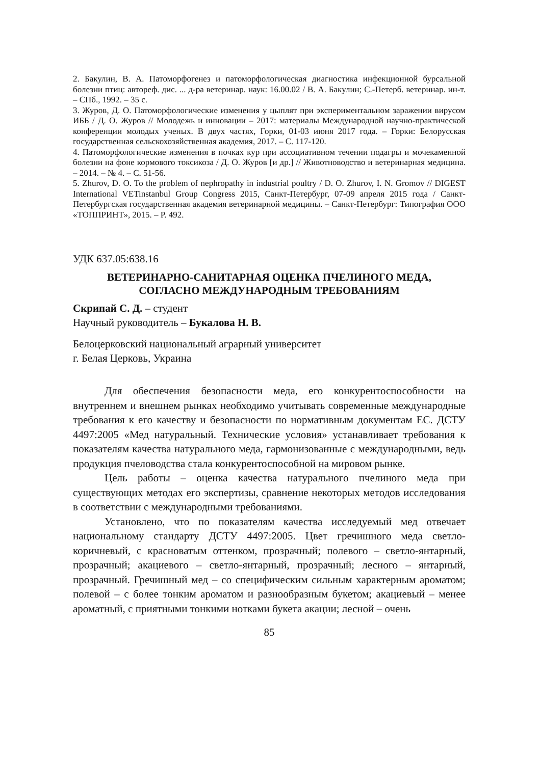2. Бакулин, В. А. Патоморфогенез и патоморфологическая диагностика инфекционной бурсальной болезни птиц: автореф. дис. ... д-ра ветеринар. наук: 16.00.02 / В. А. Бакулин; С.-Петерб. ветеринар. ин-т. – СПб., 1992. – 35 с.
3. Журов, Д. О. Патоморфологические изменения у цыплят при экспериментальном заражении вирусом ИББ / Д. О. Журов // Молодежь и инновации – 2017: материалы Международной научно-практической конференции молодых ученых. В двух частях, Горки, 01-03 июня 2017 года. – Горки: Белорусская государственная сельскохозяйственная академия, 2017. – С. 117-120.
4. Патоморфологические изменения в почках кур при ассоциативном течении подагры и мочекаменной болезни на фоне кормового токсикоза / Д. О. Журов [и др.] // Животноводство и ветеринарная медицина. – 2014. – № 4. – С. 51-56.
5. Zhurov, D. O. To the problem of nephropathy in industrial poultry / D. O. Zhurov, I. N. Gromov // DIGEST International VETinstanbul Group Congress 2015, Санкт-Петербург, 07-09 апреля 2015 года / Санкт-Петербургская государственная академия ветеринарной медицины. – Санкт-Петербург: Типография ООО «ТОППРИНТ», 2015. – P. 492.
УДК 637.05:638.16
ВЕТЕРИНАРНО-САНИТАРНАЯ ОЦЕНКА ПЧЕЛИНОГО МЕДА,
СОГЛАСНО МЕЖДУНАРОДНЫМ ТРЕБОВАНИЯМ
Скрипай С. Д. – студент
Научный руководитель – Букалова Н. В.
Белоцерковский национальный аграрный университет
г. Белая Церковь, Украина
Для обеспечения безопасности меда, его конкурентоспособности на внутреннем и внешнем рынках необходимо учитывать современные международные требования к его качеству и безопасности по нормативным документам ЕС. ДСТУ 4497:2005 «Мед натуральный. Технические условия» устанавливает требования к показателям качества натурального меда, гармонизованные с международными, ведь продукция пчеловодства стала конкурентоспособной на мировом рынке.
Цель работы – оценка качества натурального пчелиного меда при существующих методах его экспертизы, сравнение некоторых методов исследования в соответствии с международными требованиями.
Установлено, что по показателям качества исследуемый мед отвечает национальному стандарту ДСТУ 4497:2005. Цвет гречишного меда светло-коричневый, с красноватым оттенком, прозрачный; полевого – светло-янтарный, прозрачный; акациевого – светло-янтарный, прозрачный; лесного – янтарный, прозрачный. Гречишный мед – со специфическим сильным характерным ароматом; полевой – с более тонким ароматом и разнообразным букетом; акациевый – менее ароматный, с приятными тонкими нотками букета акации; лесной – очень
85